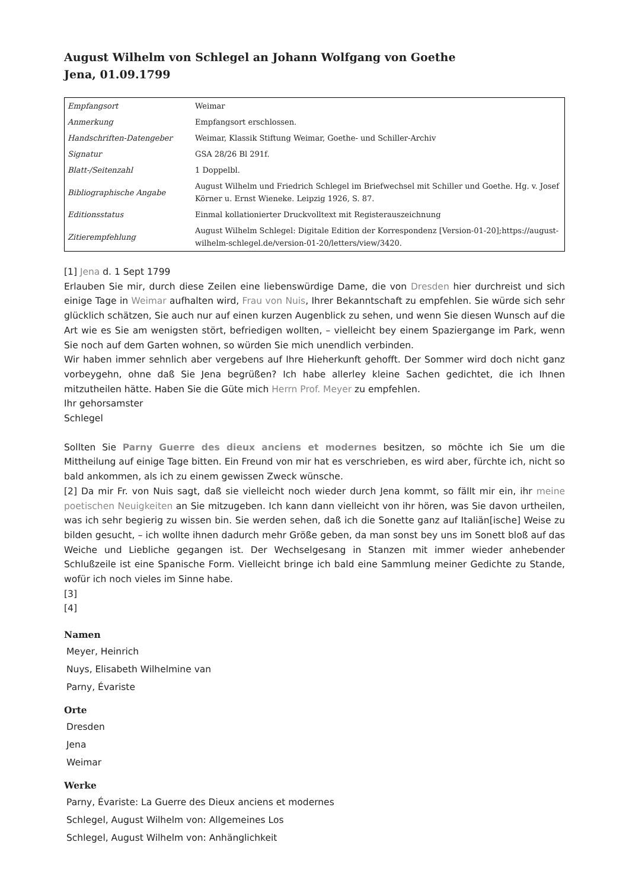August Wilhelm von Schlegel an Johann Wolfgang von Goethe
Jena, 01.09.1799
| Empfangsort | Weimar |
| Anmerkung | Empfangsort erschlossen. |
| Handschriften-Datengeber | Weimar, Klassik Stiftung Weimar, Goethe- und Schiller-Archiv |
| Signatur | GSA 28/26 Bl 291f. |
| Blatt-/Seitenzahl | 1 Doppelbl. |
| Bibliographische Angabe | August Wilhelm und Friedrich Schlegel im Briefwechsel mit Schiller und Goethe. Hg. v. Josef Körner u. Ernst Wieneke. Leipzig 1926, S. 87. |
| Editionsstatus | Einmal kollationierter Druckvolltext mit Registerauszeichnung |
| Zitierempfehlung | August Wilhelm Schlegel: Digitale Edition der Korrespondenz [Version-01-20];https://august-wilhelm-schlegel.de/version-01-20/letters/view/3420. |
[1] Jena d. 1 Sept 1799
Erlauben Sie mir, durch diese Zeilen eine liebenswürdige Dame, die von Dresden hier durchreist und sich einige Tage in Weimar aufhalten wird, Frau von Nuis, Ihrer Bekanntschaft zu empfehlen. Sie würde sich sehr glücklich schätzen, Sie auch nur auf einen kurzen Augenblick zu sehen, und wenn Sie diesen Wunsch auf die Art wie es Sie am wenigsten stört, befriedigen wollten, – vielleicht bey einem Spaziergange im Park, wenn Sie noch auf dem Garten wohnen, so würden Sie mich unendlich verbinden.
Wir haben immer sehnlich aber vergebens auf Ihre Hieherkunft gehofft. Der Sommer wird doch nicht ganz vorbeygehn, ohne daß Sie Jena begrüßen? Ich habe allerley kleine Sachen gedichtet, die ich Ihnen mitzutheilen hätte. Haben Sie die Güte mich Herrn Prof. Meyer zu empfehlen.
Ihr gehorsamster
Schlegel
Sollten Sie Parny Guerre des dieux anciens et modernes besitzen, so möchte ich Sie um die Mittheilung auf einige Tage bitten. Ein Freund von mir hat es verschrieben, es wird aber, fürchte ich, nicht so bald ankommen, als ich zu einem gewissen Zweck wünsche.
[2] Da mir Fr. von Nuis sagt, daß sie vielleicht noch wieder durch Jena kommt, so fällt mir ein, ihr meine poetischen Neuigkeiten an Sie mitzugeben. Ich kann dann vielleicht von ihr hören, was Sie davon urtheilen, was ich sehr begierig zu wissen bin. Sie werden sehen, daß ich die Sonette ganz auf Italiän[ische] Weise zu bilden gesucht, – ich wollte ihnen dadurch mehr Größe geben, da man sonst bey uns im Sonett bloß auf das Weiche und Liebliche gegangen ist. Der Wechselgesang in Stanzen mit immer wieder anhebender Schlußzeile ist eine Spanische Form. Vielleicht bringe ich bald eine Sammlung meiner Gedichte zu Stande, wofür ich noch vieles im Sinne habe.
[3]
[4]
Namen
Meyer, Heinrich
Nuys, Elisabeth Wilhelmine van
Parny, Évariste
Orte
Dresden
Jena
Weimar
Werke
Parny, Évariste: La Guerre des Dieux anciens et modernes
Schlegel, August Wilhelm von: Allgemeines Los
Schlegel, August Wilhelm von: Anhänglichkeit